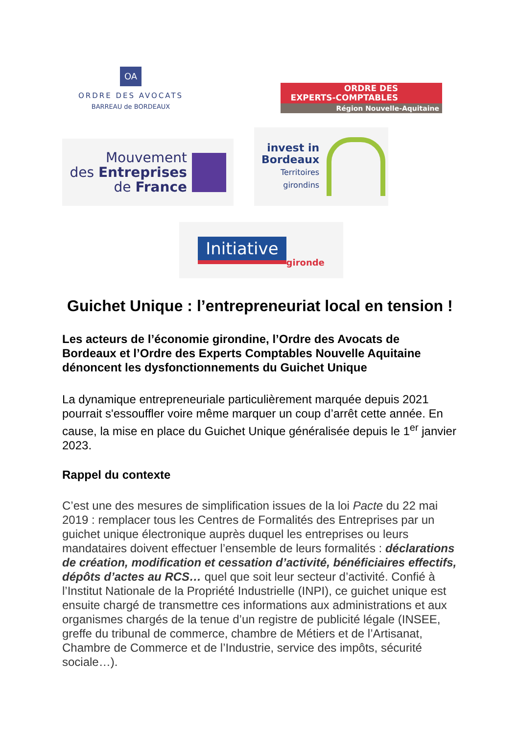OA
ORDRE DES AVOCATS
BARREAU de BORDEAUX
ORDRE DES
EXPERTS-COMPTABLES
Région Nouvelle-Aquitaine
Mouvement
des Entreprises
de France
invest in
Bordeaux
Territoires
girondins
Initiative gironde
Guichet Unique : l’entrepreneuriat local en tension !
Les acteurs de l’économie girondine, l’Ordre des Avocats de Bordeaux et l’Ordre des Experts Comptables Nouvelle Aquitaine dénoncent les dysfonctionnements du Guichet Unique
La dynamique entrepreneuriale particulièrement marquée depuis 2021 pourrait s'essouffler voire même marquer un coup d’arrêt cette année. En cause, la mise en place du Guichet Unique généralisée depuis le 1<sup>er</sup> janvier 2023.
Rappel du contexte
C’est une des mesures de simplification issues de la loi Pacte du 22 mai 2019 : remplacer tous les Centres de Formalités des Entreprises par un guichet unique électronique auprès duquel les entreprises ou leurs mandataires doivent effectuer l’ensemble de leurs formalités : déclarations de création, modification et cessation d’activité, bénéficiaires effectifs, dépôts d’actes au RCS… quel que soit leur secteur d’activité. Confié à l’Institut Nationale de la Propriété Industrielle (INPI), ce guichet unique est ensuite chargé de transmettre ces informations aux administrations et aux organismes chargés de la tenue d’un registre de publicité légale (INSEE, greffe du tribunal de commerce, chambre de Métiers et de l’Artisanat, Chambre de Commerce et de l’Industrie, service des impôts, sécurité sociale…).